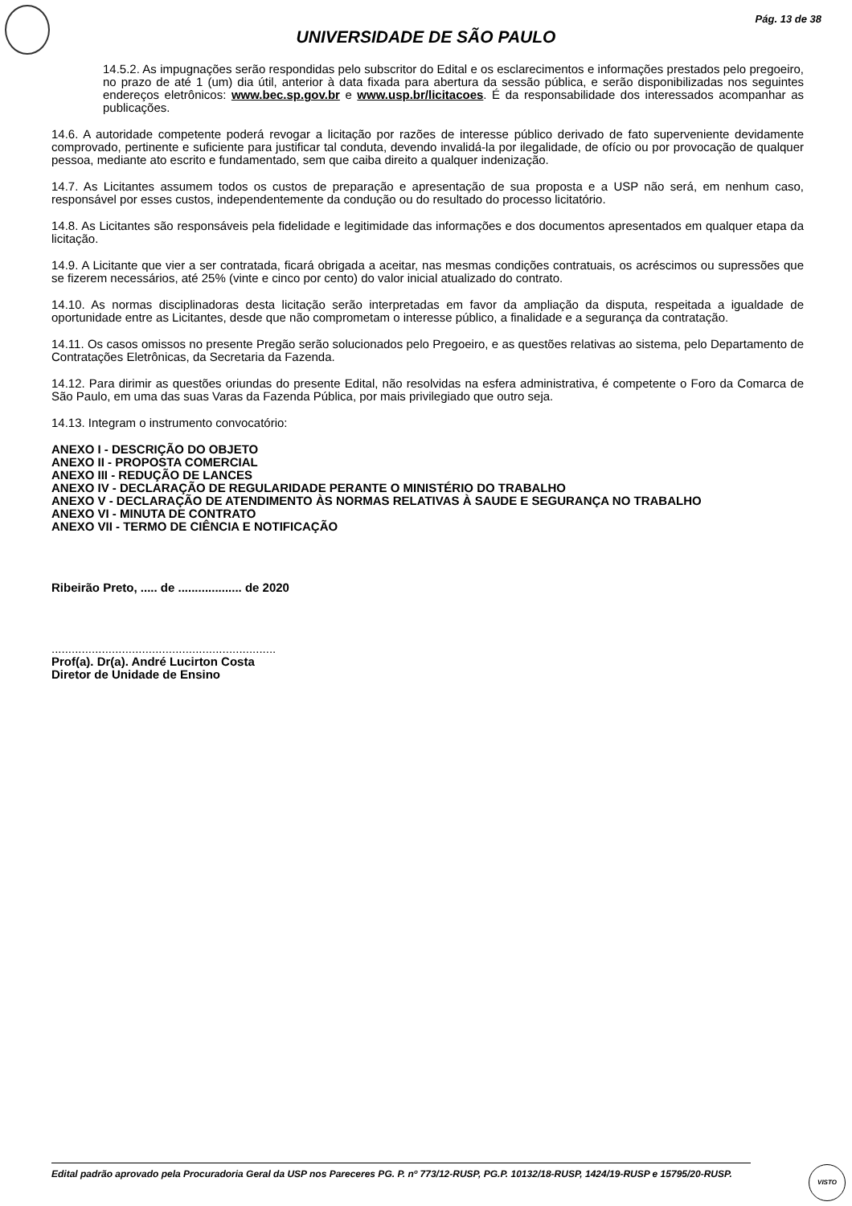Pág. 13 de 38
UNIVERSIDADE DE SÃO PAULO
14.5.2. As impugnações serão respondidas pelo subscritor do Edital e os esclarecimentos e informações prestados pelo pregoeiro, no prazo de até 1 (um) dia útil, anterior à data fixada para abertura da sessão pública, e serão disponibilizadas nos seguintes endereços eletrônicos: www.bec.sp.gov.br e www.usp.br/licitacoes. É da responsabilidade dos interessados acompanhar as publicações.
14.6. A autoridade competente poderá revogar a licitação por razões de interesse público derivado de fato superveniente devidamente comprovado, pertinente e suficiente para justificar tal conduta, devendo invalidá-la por ilegalidade, de ofício ou por provocação de qualquer pessoa, mediante ato escrito e fundamentado, sem que caiba direito a qualquer indenização.
14.7. As Licitantes assumem todos os custos de preparação e apresentação de sua proposta e a USP não será, em nenhum caso, responsável por esses custos, independentemente da condução ou do resultado do processo licitatório.
14.8. As Licitantes são responsáveis pela fidelidade e legitimidade das informações e dos documentos apresentados em qualquer etapa da licitação.
14.9. A Licitante que vier a ser contratada, ficará obrigada a aceitar, nas mesmas condições contratuais, os acréscimos ou supressões que se fizerem necessários, até 25% (vinte e cinco por cento) do valor inicial atualizado do contrato.
14.10. As normas disciplinadoras desta licitação serão interpretadas em favor da ampliação da disputa, respeitada a igualdade de oportunidade entre as Licitantes, desde que não comprometam o interesse público, a finalidade e a segurança da contratação.
14.11. Os casos omissos no presente Pregão serão solucionados pelo Pregoeiro, e as questões relativas ao sistema, pelo Departamento de Contratações Eletrônicas, da Secretaria da Fazenda.
14.12. Para dirimir as questões oriundas do presente Edital, não resolvidas na esfera administrativa, é competente o Foro da Comarca de São Paulo, em uma das suas Varas da Fazenda Pública, por mais privilegiado que outro seja.
14.13. Integram o instrumento convocatório:
ANEXO I - DESCRIÇÃO DO OBJETO
ANEXO II - PROPOSTA COMERCIAL
ANEXO III - REDUÇÃO DE LANCES
ANEXO IV - DECLARAÇÃO DE REGULARIDADE PERANTE O MINISTÉRIO DO TRABALHO
ANEXO V - DECLARAÇÃO DE ATENDIMENTO ÀS NORMAS RELATIVAS À SAUDE E SEGURANÇA NO TRABALHO
ANEXO VI - MINUTA DE CONTRATO
ANEXO VII - TERMO DE CIÊNCIA E NOTIFICAÇÃO
Ribeirão Preto, ..... de ................... de 2020
...................................................................
Prof(a). Dr(a). André Lucirton Costa
Diretor de Unidade de Ensino
Edital padrão aprovado pela Procuradoria Geral da USP nos Pareceres PG. P. nº 773/12-RUSP, PG.P. 10132/18-RUSP, 1424/19-RUSP e 15795/20-RUSP.
VISTO